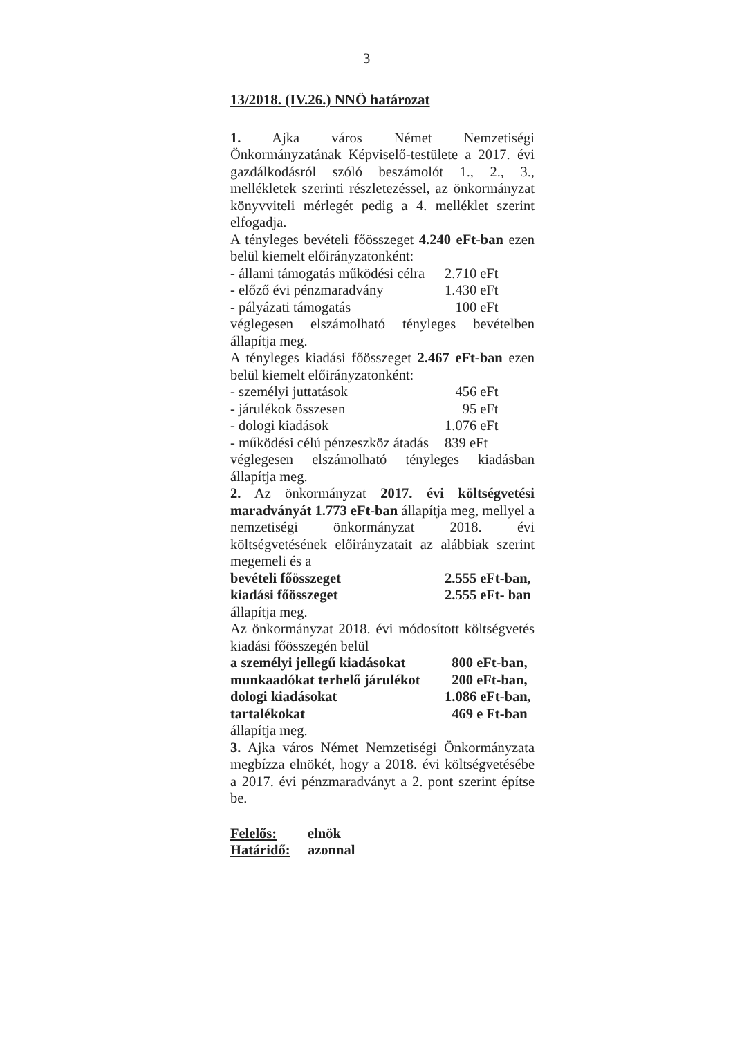3
13/2018. (IV.26.) NNÖ határozat
1. Ajka város Német Nemzetiségi Önkormányzatának Képviselő-testülete a 2017. évi gazdálkodásról szóló beszámolót 1., 2., 3., mellékletek szerinti részletezéssel, az önkormányzat könyvviteli mérlegét pedig a 4. melléklet szerint elfogadja.
A tényleges bevételi főösszeget 4.240 eFt-ban ezen belül kiemelt előirányzatonként:
- állami támogatás működési célra 2.710 eFt
- előző évi pénzmaradvány 1.430 eFt
- pályázati támogatás 100 eFt
véglegesen elszámolható tényleges bevételben állapítja meg.
A tényleges kiadási főösszeget 2.467 eFt-ban ezen belül kiemelt előirányzatonként:
- személyi juttatások 456 eFt
- járulékok összesen 95 eFt
- dologi kiadások 1.076 eFt
- működési célú pénzeszköz átadás 839 eFt
véglegesen elszámolható tényleges kiadásban állapítja meg.
2. Az önkormányzat 2017. évi költségvetési maradványát 1.773 eFt-ban állapítja meg, mellyel a nemzetiségi önkormányzat 2018. évi költségvetésének előirányzatait az alábbiak szerint megemeli és a
bevételi főösszeget 2.555 eFt-ban,
kiadási főösszeget 2.555 eFt- ban
állapítja meg.
Az önkormányzat 2018. évi módosított költségvetés kiadási főösszegén belül
a személyi jellegű kiadásokat 800 eFt-ban,
munkaadókat terhelő járulékot 200 eFt-ban,
dologi kiadásokat 1.086 eFt-ban,
tartalékokat 469 e Ft-ban
állapítja meg.
3. Ajka város Német Nemzetiségi Önkormányzata megbízza elnökét, hogy a 2018. évi költségvetésébe a 2017. évi pénzmaradványt a 2. pont szerint építse be.
Felelős: elnök
Határidő: azonnal